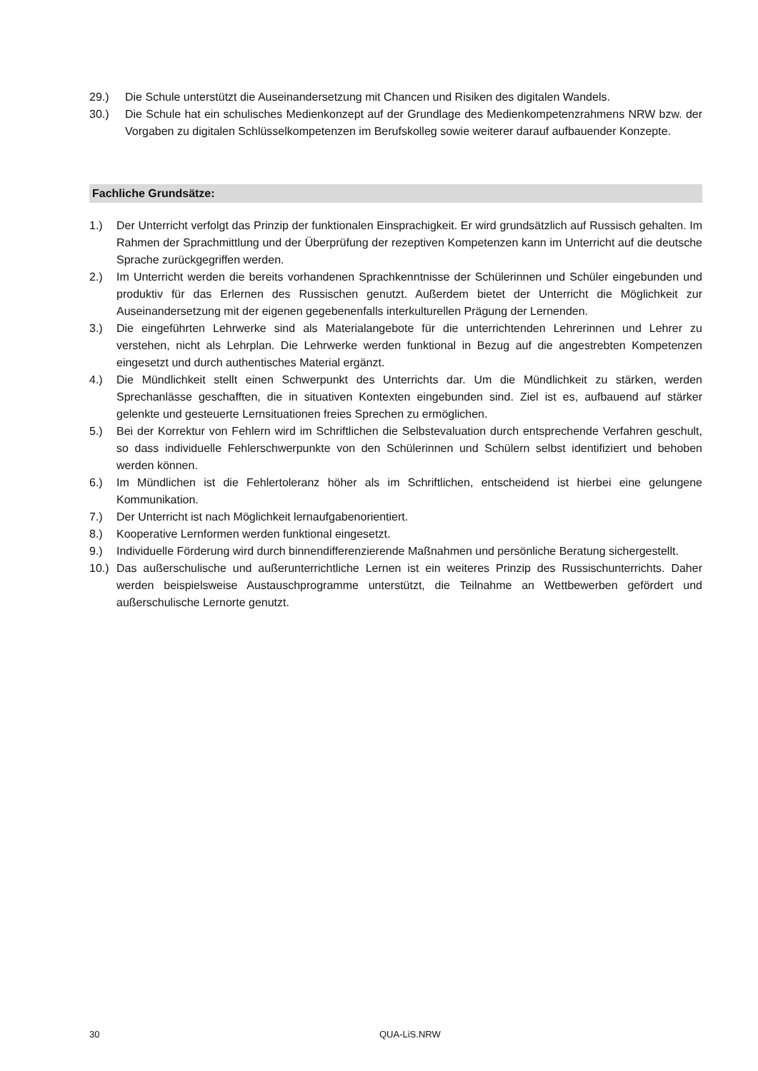29.) Die Schule unterstützt die Auseinandersetzung mit Chancen und Risiken des digitalen Wandels.
30.) Die Schule hat ein schulisches Medienkonzept auf der Grundlage des Medienkompetenzrahmens NRW bzw. der Vorgaben zu digitalen Schlüsselkompetenzen im Berufskolleg sowie weiterer darauf aufbauender Konzepte.
Fachliche Grundsätze:
1.) Der Unterricht verfolgt das Prinzip der funktionalen Einsprachigkeit. Er wird grundsätzlich auf Russisch gehalten. Im Rahmen der Sprachmittlung und der Überprüfung der rezeptiven Kompetenzen kann im Unterricht auf die deutsche Sprache zurückgegriffen werden.
2.) Im Unterricht werden die bereits vorhandenen Sprachkenntnisse der Schülerinnen und Schüler eingebunden und produktiv für das Erlernen des Russischen genutzt. Außerdem bietet der Unterricht die Möglichkeit zur Auseinandersetzung mit der eigenen gegebenenfalls interkulturellen Prägung der Lernenden.
3.) Die eingeführten Lehrwerke sind als Materialangebote für die unterrichtenden Lehrerinnen und Lehrer zu verstehen, nicht als Lehrplan. Die Lehrwerke werden funktional in Bezug auf die angestrebten Kompetenzen eingesetzt und durch authentisches Material ergänzt.
4.) Die Mündlichkeit stellt einen Schwerpunkt des Unterrichts dar. Um die Mündlichkeit zu stärken, werden Sprechanlässe geschafften, die in situativen Kontexten eingebunden sind. Ziel ist es, aufbauend auf stärker gelenkte und gesteuerte Lernsituationen freies Sprechen zu ermöglichen.
5.) Bei der Korrektur von Fehlern wird im Schriftlichen die Selbstevaluation durch entsprechende Verfahren geschult, so dass individuelle Fehlerschwerpunkte von den Schülerinnen und Schülern selbst identifiziert und behoben werden können.
6.) Im Mündlichen ist die Fehlertoleranz höher als im Schriftlichen, entscheidend ist hierbei eine gelungene Kommunikation.
7.) Der Unterricht ist nach Möglichkeit lernaufgabenorientiert.
8.) Kooperative Lernformen werden funktional eingesetzt.
9.) Individuelle Förderung wird durch binnendifferenzierende Maßnahmen und persönliche Beratung sichergestellt.
10.) Das außerschulische und außerunterrichtliche Lernen ist ein weiteres Prinzip des Russischunterrichts. Daher werden beispielsweise Austauschprogramme unterstützt, die Teilnahme an Wettbewerben gefördert und außerschulische Lernorte genutzt.
30 QUA-LiS.NRW